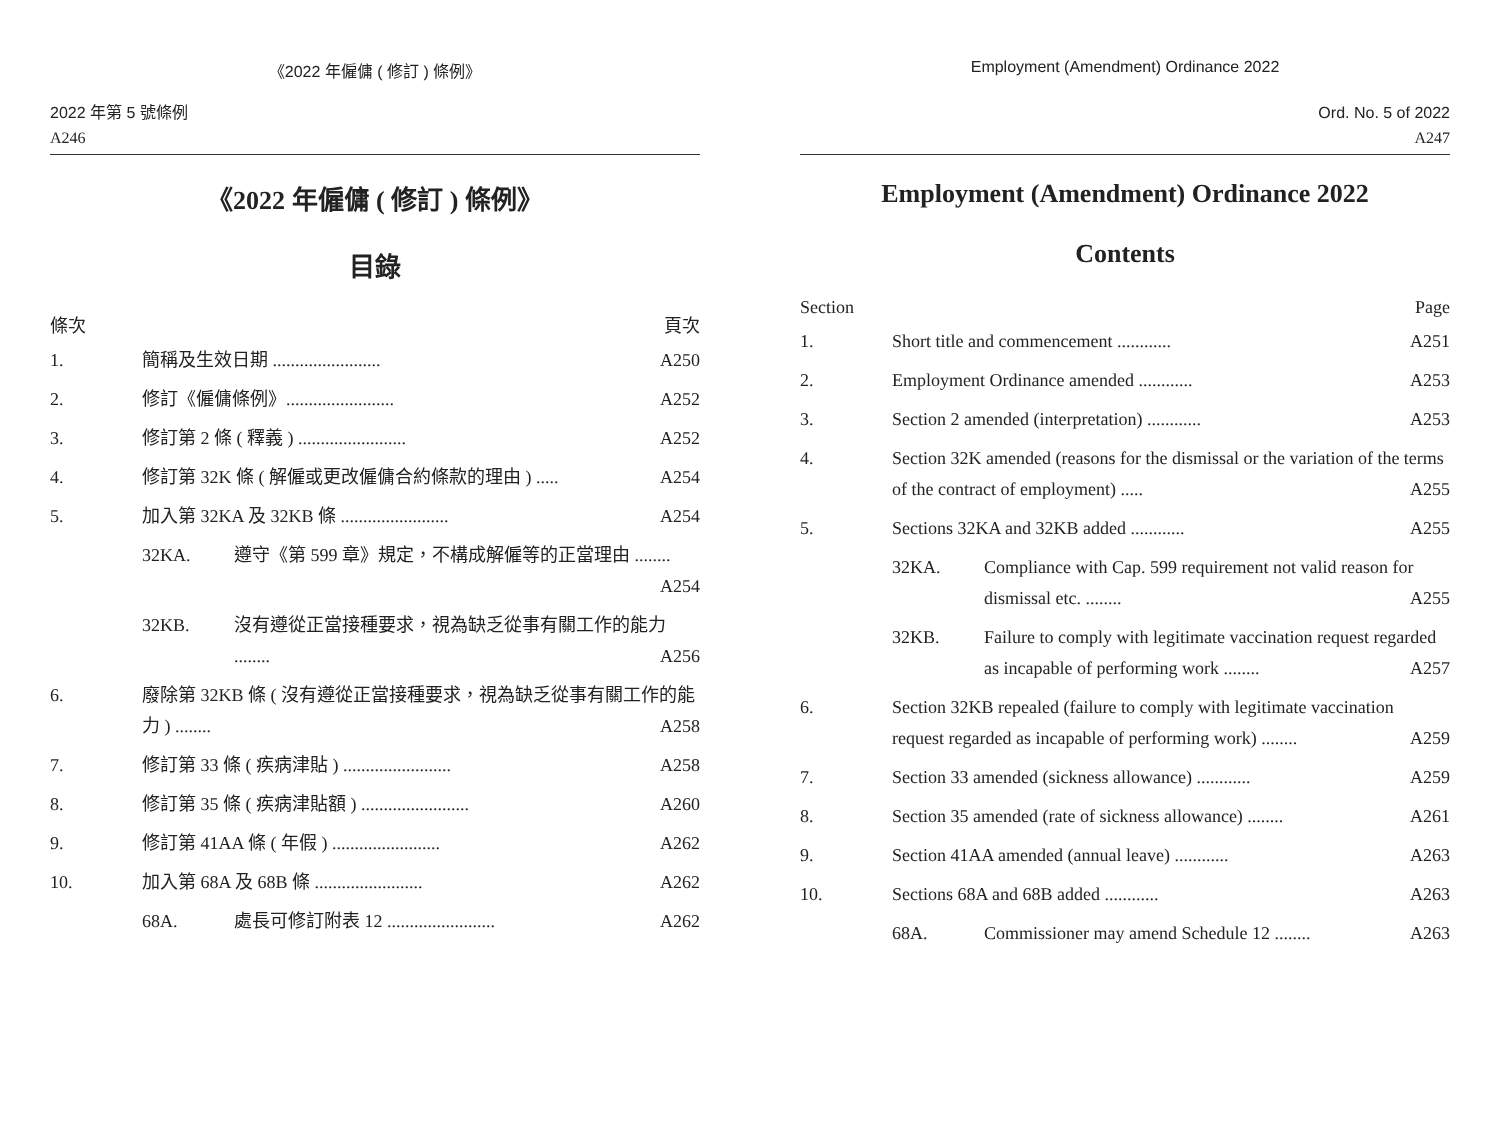《2022 年僱傭 ( 修訂 ) 條例》
2022 年第 5 號條例
A246
《2022 年僱傭 ( 修訂 ) 條例》
目錄
條次 頁次
1. 簡稱及生效日期 ........................ A250
2. 修訂《僱傭條例》........................ A252
3. 修訂第 2 條 ( 釋義 ) ........................ A252
4. 修訂第 32K 條 ( 解僱或更改僱傭合約條款的理由 ) ..... A254
5. 加入第 32KA 及 32KB 條 ........................ A254
32KA. 遵守《第 599 章》規定，不構成解僱等的正當理由 ........ A254
32KB. 沒有遵從正當接種要求，視為缺乏從事有關工作的能力 ........ A256
6. 廢除第 32KB 條 ( 沒有遵從正當接種要求，視為缺乏從事有關工作的能力 ) ........ A258
7. 修訂第 33 條 ( 疾病津貼 ) ........................ A258
8. 修訂第 35 條 ( 疾病津貼額 ) ........................ A260
9. 修訂第 41AA 條 ( 年假 ) ........................ A262
10. 加入第 68A 及 68B 條 ........................ A262
68A. 處長可修訂附表 12 ........................ A262
Employment (Amendment) Ordinance 2022
Ord. No. 5 of 2022
A247
Employment (Amendment) Ordinance 2022
Contents
Section Page
1. Short title and commencement ............ A251
2. Employment Ordinance amended ............ A253
3. Section 2 amended (interpretation) ............ A253
4. Section 32K amended (reasons for the dismissal or the variation of the terms of the contract of employment) ..... A255
5. Sections 32KA and 32KB added ............ A255
32KA. Compliance with Cap. 599 requirement not valid reason for dismissal etc. ........ A255
32KB. Failure to comply with legitimate vaccination request regarded as incapable of performing work ........ A257
6. Section 32KB repealed (failure to comply with legitimate vaccination request regarded as incapable of performing work) ........ A259
7. Section 33 amended (sickness allowance) ............ A259
8. Section 35 amended (rate of sickness allowance) ........ A261
9. Section 41AA amended (annual leave) ............ A263
10. Sections 68A and 68B added ............ A263
68A. Commissioner may amend Schedule 12 ........ A263